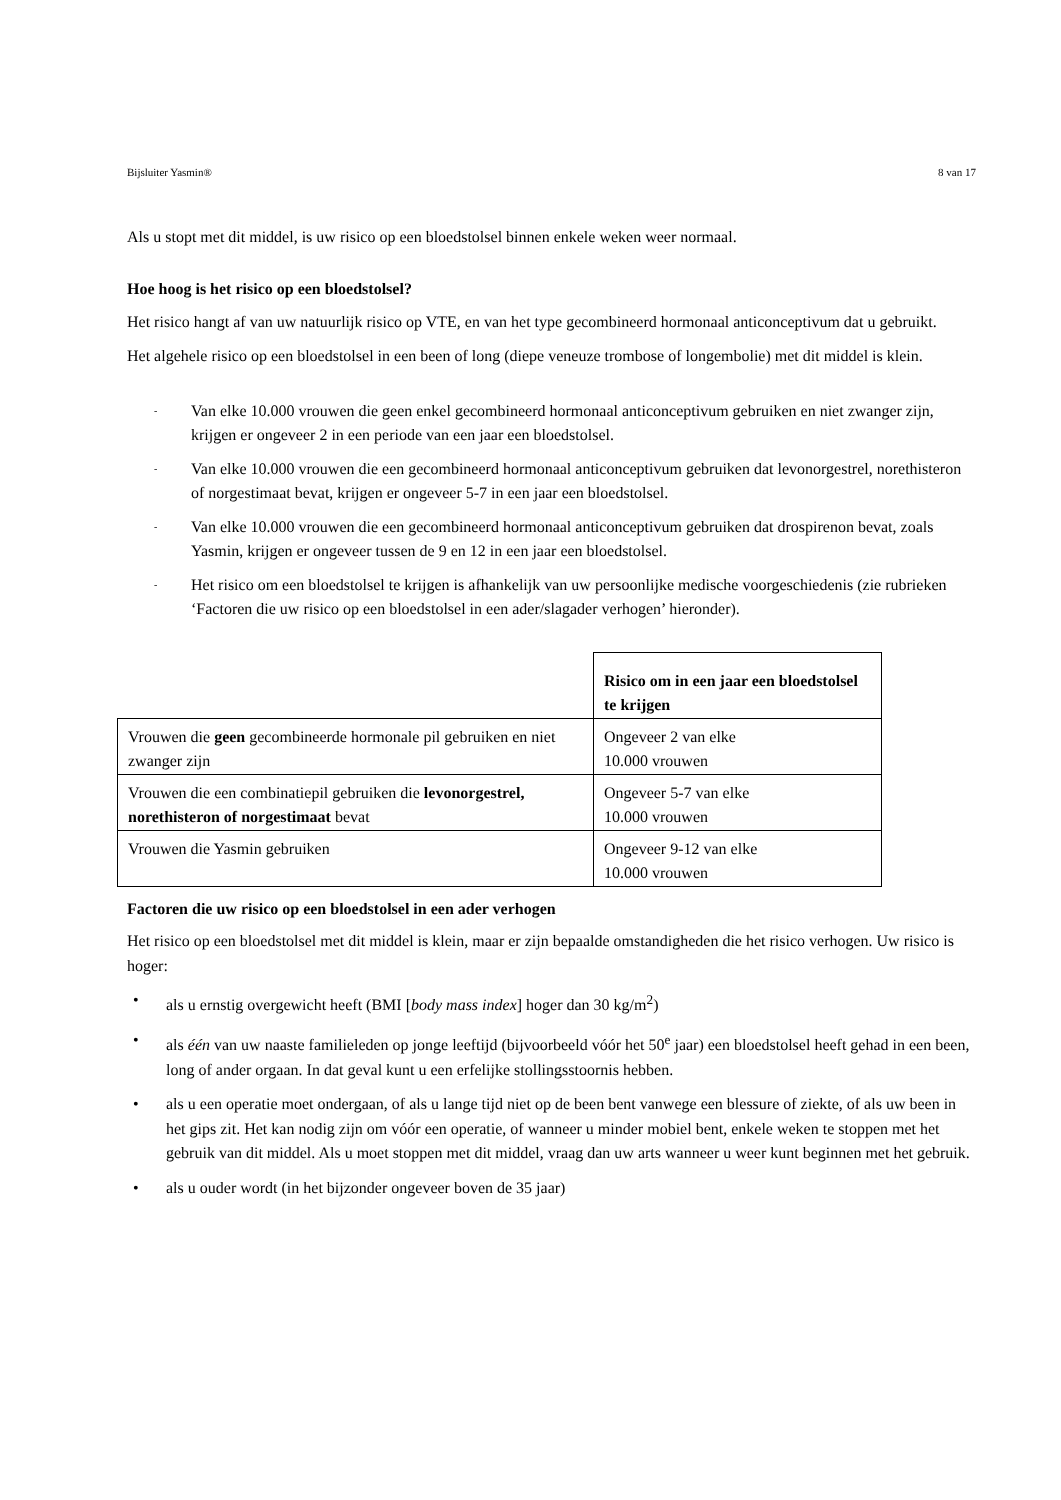Bijsluiter Yasmin® 8 van 17
Als u stopt met dit middel, is uw risico op een bloedstolsel binnen enkele weken weer normaal.
Hoe hoog is het risico op een bloedstolsel?
Het risico hangt af van uw natuurlijk risico op VTE, en van het type gecombineerd hormonaal anticonceptivum dat u gebruikt.
Het algehele risico op een bloedstolsel in een been of long (diepe veneuze trombose of longembolie) met dit middel is klein.
- Van elke 10.000 vrouwen die geen enkel gecombineerd hormonaal anticonceptivum gebruiken en niet zwanger zijn, krijgen er ongeveer 2 in een periode van een jaar een bloedstolsel.
- Van elke 10.000 vrouwen die een gecombineerd hormonaal anticonceptivum gebruiken dat levonorgestrel, norethisteron of norgestimaat bevat, krijgen er ongeveer 5-7 in een jaar een bloedstolsel.
- Van elke 10.000 vrouwen die een gecombineerd hormonaal anticonceptivum gebruiken dat drospirenon bevat, zoals Yasmin, krijgen er ongeveer tussen de 9 en 12 in een jaar een bloedstolsel.
- Het risico om een bloedstolsel te krijgen is afhankelijk van uw persoonlijke medische voorgeschiedenis (zie rubrieken ‘Factoren die uw risico op een bloedstolsel in een ader/slagader verhogen’ hieronder).
| | Risico om in een jaar een bloedstolsel te krijgen |
| Vrouwen die geen gecombineerde hormonale pil gebruiken en niet zwanger zijn | Ongeveer 2 van elke 10.000 vrouwen |
| Vrouwen die een combinatiepil gebruiken die levonorgestrel, norethisteron of norgestimaat bevat | Ongeveer 5-7 van elke 10.000 vrouwen |
| Vrouwen die Yasmin gebruiken | Ongeveer 9-12 van elke 10.000 vrouwen |
Factoren die uw risico op een bloedstolsel in een ader verhogen
Het risico op een bloedstolsel met dit middel is klein, maar er zijn bepaalde omstandigheden die het risico verhogen. Uw risico is hoger:
• als u ernstig overgewicht heeft (BMI [body mass index] hoger dan 30 kg/m<sup>2</sup>)
• als één van uw naaste familieleden op jonge leeftijd (bijvoorbeeld vóór het 50<sup>e</sup> jaar) een bloedstolsel heeft gehad in een been, long of ander orgaan. In dat geval kunt u een erfelijke stollingsstoornis hebben.
• als u een operatie moet ondergaan, of als u lange tijd niet op de been bent vanwege een blessure of ziekte, of als uw been in het gips zit. Het kan nodig zijn om vóór een operatie, of wanneer u minder mobiel bent, enkele weken te stoppen met het gebruik van dit middel. Als u moet stoppen met dit middel, vraag dan uw arts wanneer u weer kunt beginnen met het gebruik.
• als u ouder wordt (in het bijzonder ongeveer boven de 35 jaar)